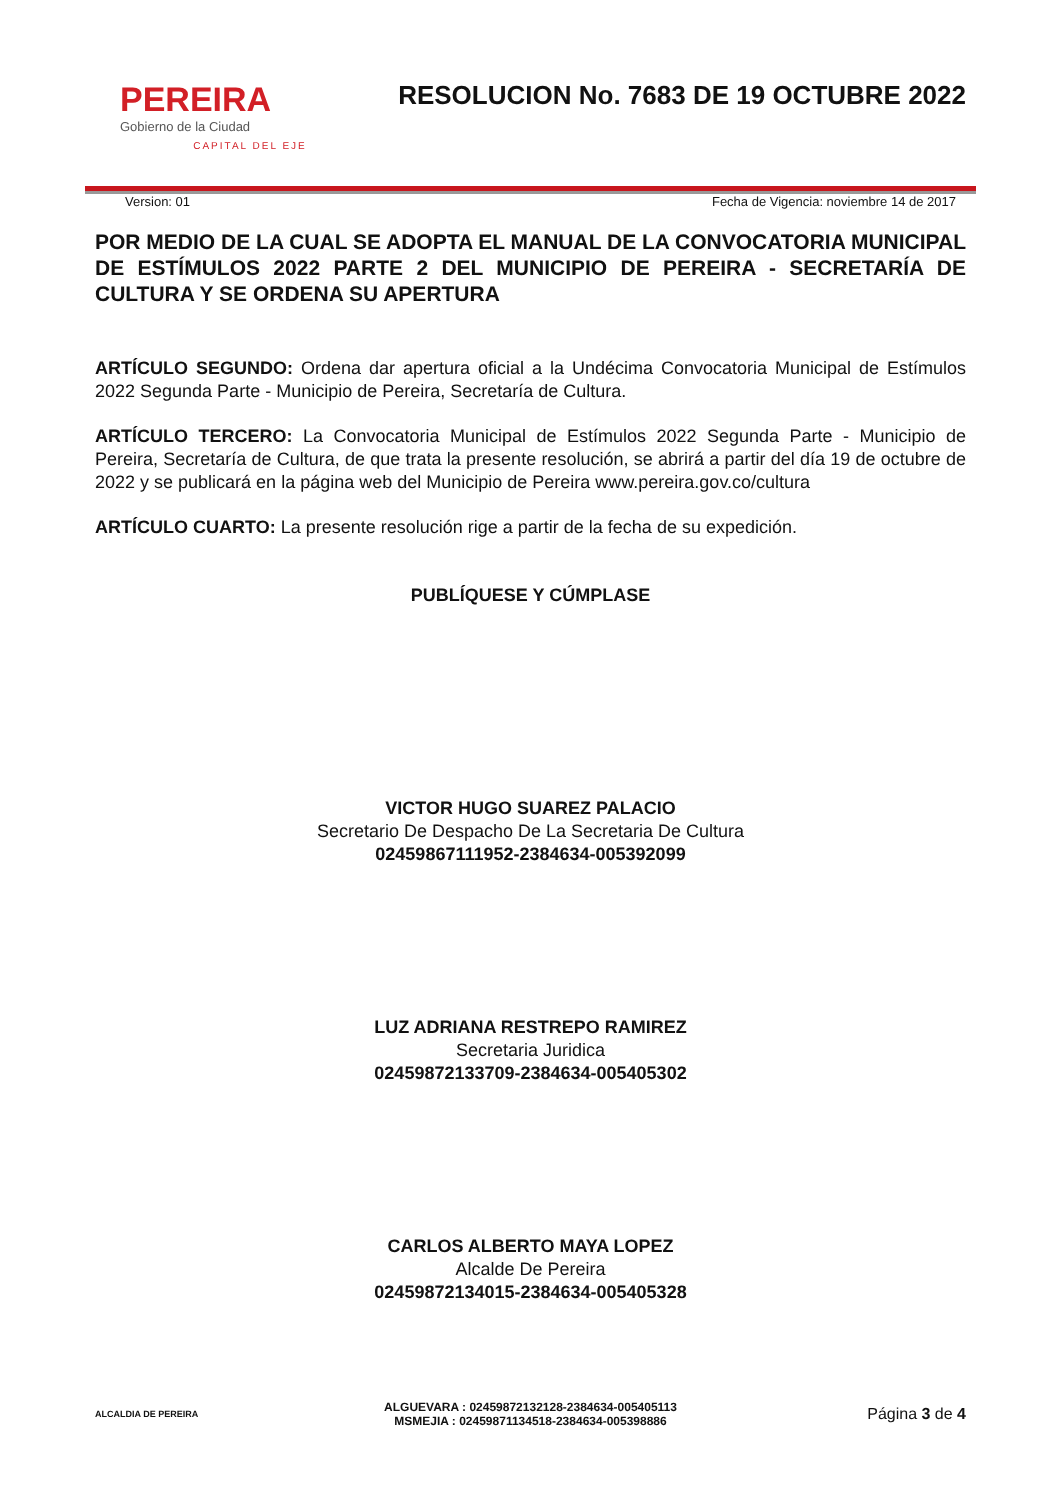PEREIRA
Gobierno de la Ciudad
CAPITAL DEL EJE
RESOLUCION No. 7683 DE 19 OCTUBRE 2022
Version: 01 Fecha de Vigencia: noviembre 14 de 2017
POR MEDIO DE LA CUAL SE ADOPTA EL MANUAL DE LA CONVOCATORIA MUNICIPAL DE ESTÍMULOS 2022 PARTE 2 DEL MUNICIPIO DE PEREIRA - SECRETARÍA DE CULTURA Y SE ORDENA SU APERTURA
ARTÍCULO SEGUNDO: Ordena dar apertura oficial a la Undécima Convocatoria Municipal de Estímulos 2022 Segunda Parte - Municipio de Pereira, Secretaría de Cultura.
ARTÍCULO TERCERO: La Convocatoria Municipal de Estímulos 2022 Segunda Parte - Municipio de Pereira, Secretaría de Cultura, de que trata la presente resolución, se abrirá a partir del día 19 de octubre de 2022 y se publicará en la página web del Municipio de Pereira www.pereira.gov.co/cultura
ARTÍCULO CUARTO: La presente resolución rige a partir de la fecha de su expedición.
PUBLÍQUESE Y CÚMPLASE
VICTOR HUGO SUAREZ PALACIO
Secretario De Despacho De La Secretaria De Cultura
02459867111952-2384634-005392099
LUZ ADRIANA RESTREPO RAMIREZ
Secretaria Juridica
02459872133709-2384634-005405302
CARLOS ALBERTO MAYA LOPEZ
Alcalde De Pereira
02459872134015-2384634-005405328
ALCALDIA DE PEREIRA
ALGUEVARA : 02459872132128-2384634-005405113
MSMEJIA : 02459871134518-2384634-005398886
Página 3 de 4